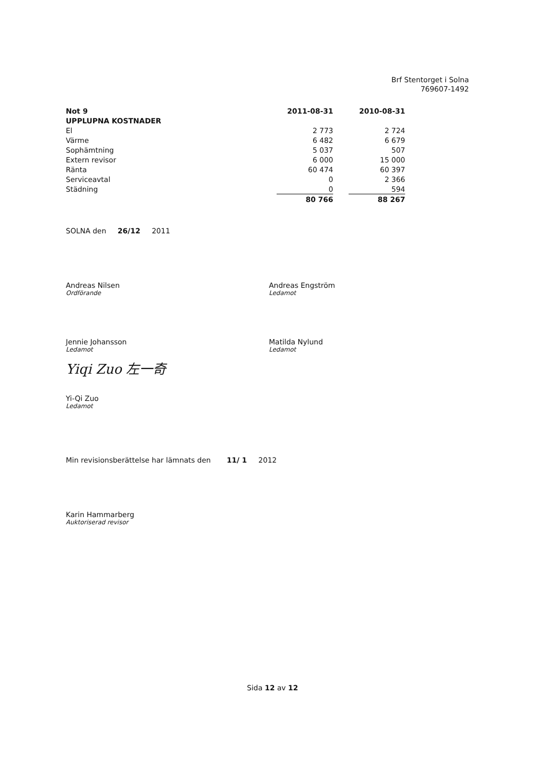Brf Stentorget i Solna
769607-1492
| Not 9 | 2011-08-31 | | 2010-08-31 |
| UPPLUPNA KOSTNADER | | | |
| El | 2 773 | | 2 724 |
| Värme | 6 482 | | 6 679 |
| Sophämtning | 5 037 | | 507 |
| Extern revisor | 6 000 | | 15 000 |
| Ränta | 60 474 | | 60 397 |
| Serviceavtal | 0 | | 2 366 |
| Städning | 0 | | 594 |
| | 80 766 | | 88 267 |
SOLNA den 26/12 2011
Andreas Nilsen
Ordförande
Jennie Johansson
Ledamot
Yiqi Zuo 左一奇
Yi-Qi Zuo
Ledamot
Andreas Engström
Ledamot
Matilda Nylund
Ledamot
Min revisionsberättelse har lämnats den 11/ 1 2012
Karin Hammarberg
Auktoriserad revisor
Sida 12 av 12